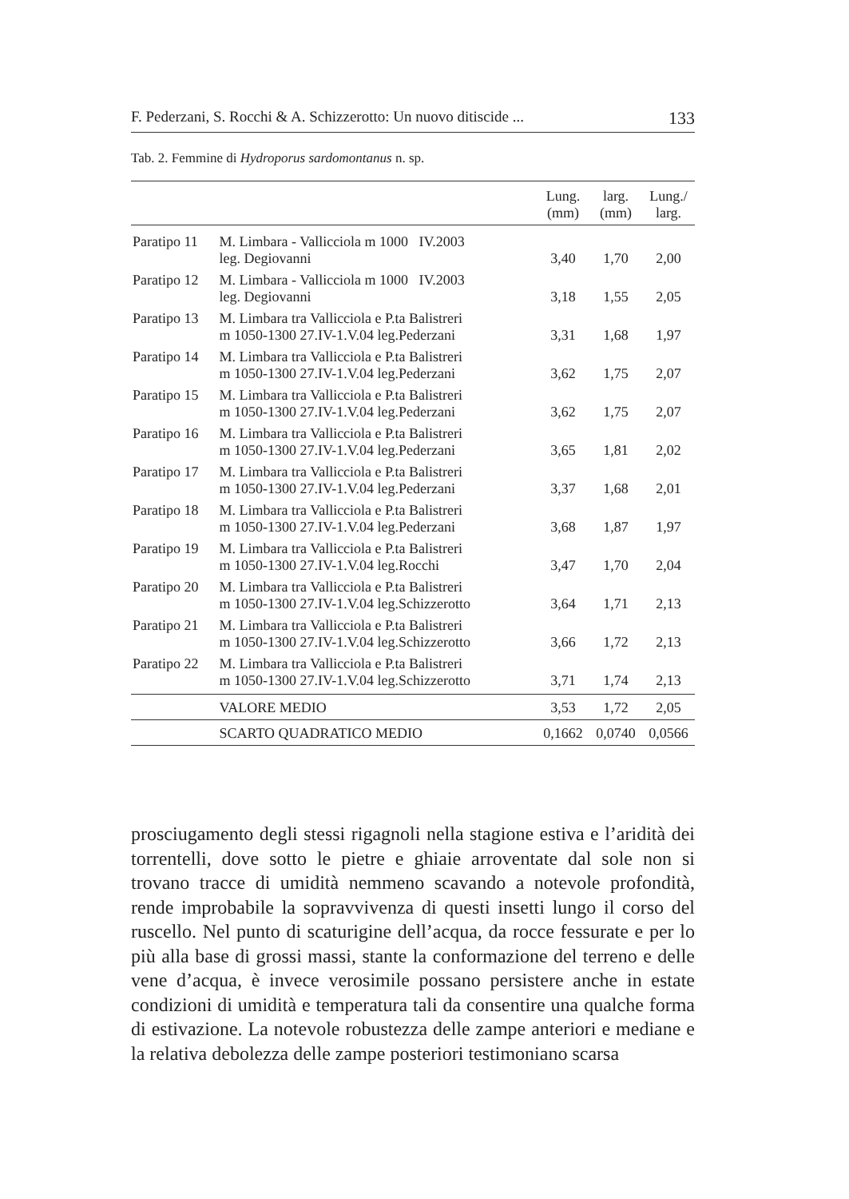F. Pederzani, S. Rocchi & A. Schizzerotto: Un nuovo ditiscide ... 133
Tab. 2. Femmine di Hydroporus sardomontanus n. sp.
| | | Lung. (mm) | larg. (mm) | Lung./ larg. |
| --- | --- | --- | --- | --- |
| Paratipo 11 | M. Limbara - Vallicciola m 1000 IV.2003 leg. Degiovanni | 3,40 | 1,70 | 2,00 |
| Paratipo 12 | M. Limbara - Vallicciola m 1000 IV.2003 leg. Degiovanni | 3,18 | 1,55 | 2,05 |
| Paratipo 13 | M. Limbara tra Vallicciola e P.ta Balistreri m 1050-1300 27.IV-1.V.04 leg.Pederzani | 3,31 | 1,68 | 1,97 |
| Paratipo 14 | M. Limbara tra Vallicciola e P.ta Balistreri m 1050-1300 27.IV-1.V.04 leg.Pederzani | 3,62 | 1,75 | 2,07 |
| Paratipo 15 | M. Limbara tra Vallicciola e P.ta Balistreri m 1050-1300 27.IV-1.V.04 leg.Pederzani | 3,62 | 1,75 | 2,07 |
| Paratipo 16 | M. Limbara tra Vallicciola e P.ta Balistreri m 1050-1300 27.IV-1.V.04 leg.Pederzani | 3,65 | 1,81 | 2,02 |
| Paratipo 17 | M. Limbara tra Vallicciola e P.ta Balistreri m 1050-1300 27.IV-1.V.04 leg.Pederzani | 3,37 | 1,68 | 2,01 |
| Paratipo 18 | M. Limbara tra Vallicciola e P.ta Balistreri m 1050-1300 27.IV-1.V.04 leg.Pederzani | 3,68 | 1,87 | 1,97 |
| Paratipo 19 | M. Limbara tra Vallicciola e P.ta Balistreri m 1050-1300 27.IV-1.V.04 leg.Rocchi | 3,47 | 1,70 | 2,04 |
| Paratipo 20 | M. Limbara tra Vallicciola e P.ta Balistreri m 1050-1300 27.IV-1.V.04 leg.Schizzerotto | 3,64 | 1,71 | 2,13 |
| Paratipo 21 | M. Limbara tra Vallicciola e P.ta Balistreri m 1050-1300 27.IV-1.V.04 leg.Schizzerotto | 3,66 | 1,72 | 2,13 |
| Paratipo 22 | M. Limbara tra Vallicciola e P.ta Balistreri m 1050-1300 27.IV-1.V.04 leg.Schizzerotto | 3,71 | 1,74 | 2,13 |
| | VALORE MEDIO | 3,53 | 1,72 | 2,05 |
| | SCARTO QUADRATICO MEDIO | 0,1662 | 0,0740 | 0,0566 |
prosciugamento degli stessi rigagnoli nella stagione estiva e l’aridità dei torrentelli, dove sotto le pietre e ghiaie arroventate dal sole non si trovano tracce di umidità nemmeno scavando a notevole profondità, rende improbabile la sopravvivenza di questi insetti lungo il corso del ruscello. Nel punto di scaturigine dell’acqua, da rocce fessurate e per lo più alla base di grossi massi, stante la conformazione del terreno e delle vene d’acqua, è invece verosimile possano persistere anche in estate condizioni di umidità e temperatura tali da consentire una qualche forma di estivazione. La notevole robustezza delle zampe anteriori e mediane e la relativa debolezza delle zampe posteriori testimoniano scarsa